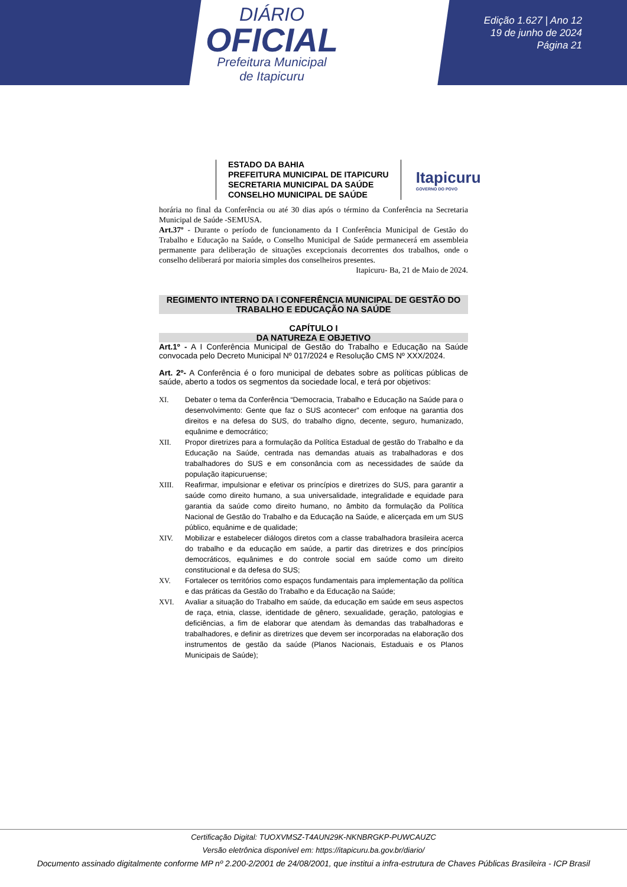DIÁRIO
OFICIAL
Prefeitura Municipal
de Itapicuru
Edição 1.627 | Ano 12
19 de junho de 2024
Página 21
ESTADO DA BAHIA
PREFEITURA MUNICIPAL DE ITAPICURU
SECRETARIA MUNICIPAL DA SAÚDE
CONSELHO MUNICIPAL DE SAÚDE
Itapicuru
GOVERNO DO POVO
horária no final da Conferência ou até 30 dias após o término da Conferência na Secretaria Municipal de Saúde -SEMUSA.
Art.37º - Durante o período de funcionamento da I Conferência Municipal de Gestão do Trabalho e Educação na Saúde, o Conselho Municipal de Saúde permanecerá em assembleia permanente para deliberação de situações excepcionais decorrentes dos trabalhos, onde o conselho deliberará por maioria simples dos conselheiros presentes.
Itapicuru- Ba, 21 de Maio de 2024.
REGIMENTO INTERNO DA I CONFERÊNCIA MUNICIPAL DE GESTÃO DO TRABALHO E EDUCAÇÃO NA SAÚDE
CAPÍTULO I
DA NATUREZA E OBJETIVO
Art.1º - A I Conferência Municipal de Gestão do Trabalho e Educação na Saúde convocada pelo Decreto Municipal Nº 017/2024 e Resolução CMS Nº XXX/2024.
Art. 2º- A Conferência é o foro municipal de debates sobre as políticas públicas de saúde, aberto a todos os segmentos da sociedade local, e terá por objetivos:
XI. Debater o tema da Conferência “Democracia, Trabalho e Educação na Saúde para o desenvolvimento: Gente que faz o SUS acontecer” com enfoque na garantia dos direitos e na defesa do SUS, do trabalho digno, decente, seguro, humanizado, equânime e democrático;
XII. Propor diretrizes para a formulação da Política Estadual de gestão do Trabalho e da Educação na Saúde, centrada nas demandas atuais as trabalhadoras e dos trabalhadores do SUS e em consonância com as necessidades de saúde da população itapicuruense;
XIII. Reafirmar, impulsionar e efetivar os princípios e diretrizes do SUS, para garantir a saúde como direito humano, a sua universalidade, integralidade e equidade para garantia da saúde como direito humano, no âmbito da formulação da Política Nacional de Gestão do Trabalho e da Educação na Saúde, e alicerçada em um SUS público, equânime e de qualidade;
XIV. Mobilizar e estabelecer diálogos diretos com a classe trabalhadora brasileira acerca do trabalho e da educação em saúde, a partir das diretrizes e dos princípios democráticos, equânimes e do controle social em saúde como um direito constitucional e da defesa do SUS;
XV. Fortalecer os territórios como espaços fundamentais para implementação da política e das práticas da Gestão do Trabalho e da Educação na Saúde;
XVI. Avaliar a situação do Trabalho em saúde, da educação em saúde em seus aspectos de raça, etnia, classe, identidade de gênero, sexualidade, geração, patologias e deficiências, a fim de elaborar que atendam às demandas das trabalhadoras e trabalhadores, e definir as diretrizes que devem ser incorporadas na elaboração dos instrumentos de gestão da saúde (Planos Nacionais, Estaduais e os Planos Municipais de Saúde);
Certificação Digital: TUOXVMSZ-T4AUN29K-NKNBRGKP-PUWCAUZC
Versão eletrônica disponível em: https://itapicuru.ba.gov.br/diario/
Documento assinado digitalmente conforme MP nº 2.200-2/2001 de 24/08/2001, que institui a infra-estrutura de Chaves Públicas Brasileira - ICP Brasil